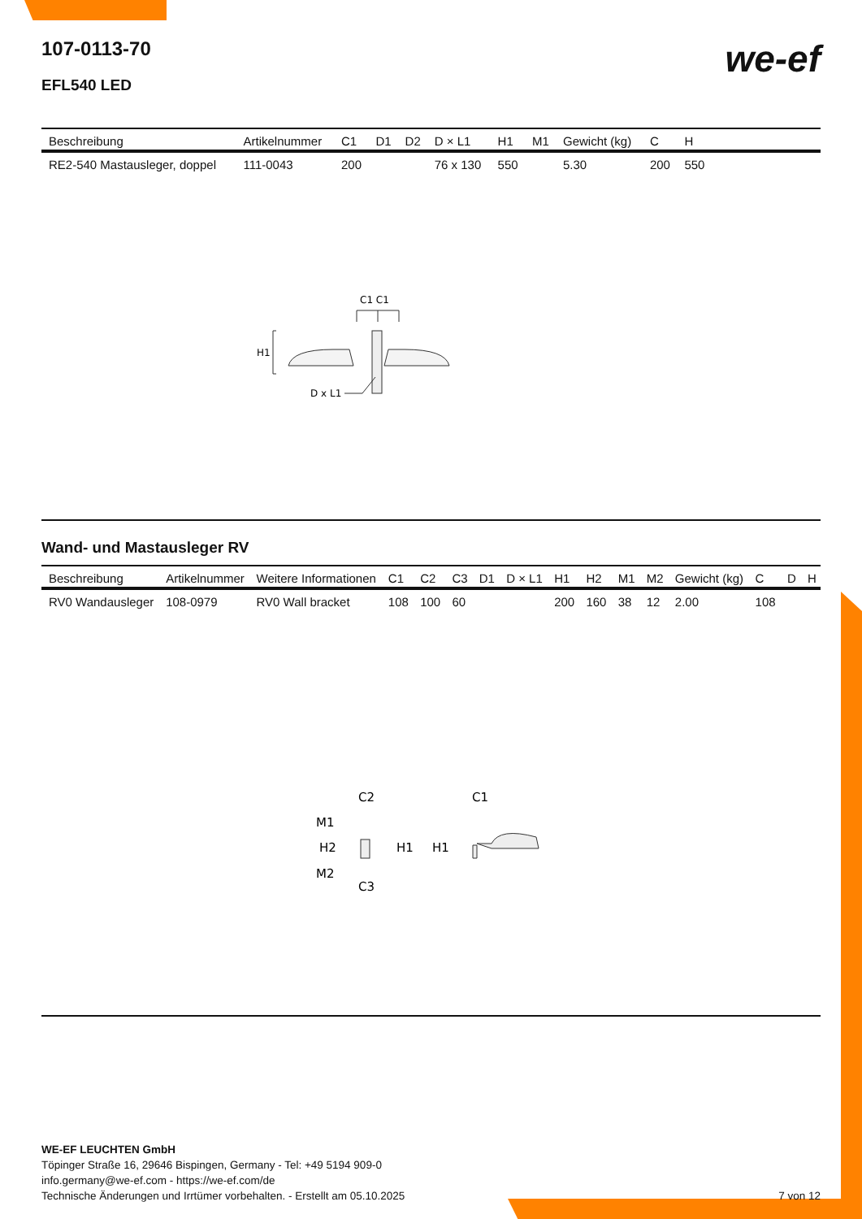107-0113-70
EFL540 LED
we-ef
| Beschreibung | Artikelnummer | C1 | D1 | D2 | D × L1 | H1 | M1 | Gewicht (kg) | C | H | |
| --- | --- | --- | --- | --- | --- | --- | --- | --- | --- | --- | --- |
| RE2-540 Mastausleger, doppel | 111-0043 | 200 | | | 76 x 130 | 550 | | 5.30 | 200 | 550 | |
C1 C1
H1
D x L1
Wand- und Mastausleger RV
| Beschreibung | Artikelnummer | Weitere Informationen | C1 | C2 | C3 | D1 | D × L1 | H1 | H2 | M1 | M2 | Gewicht (kg) | C | D | H |
| --- | --- | --- | --- | --- | --- | --- | --- | --- | --- | --- | --- | --- | --- | --- | --- |
| RV0 Wandausleger | 108-0979 | RV0 Wall bracket | 108 | 100 | 60 | | | 200 | 160 | 38 | 12 | 2.00 | 108 | | |
C2
C1
M1
H2
H1
H1
M2
C3
WE-EF LEUCHTEN GmbH
Töpinger Straße 16, 29646 Bispingen, Germany - Tel: +49 5194 909-0
info.germany@we-ef.com - https://we-ef.com/de
Technische Änderungen und Irrtümer vorbehalten. - Erstellt am 05.10.2025 7 von 12